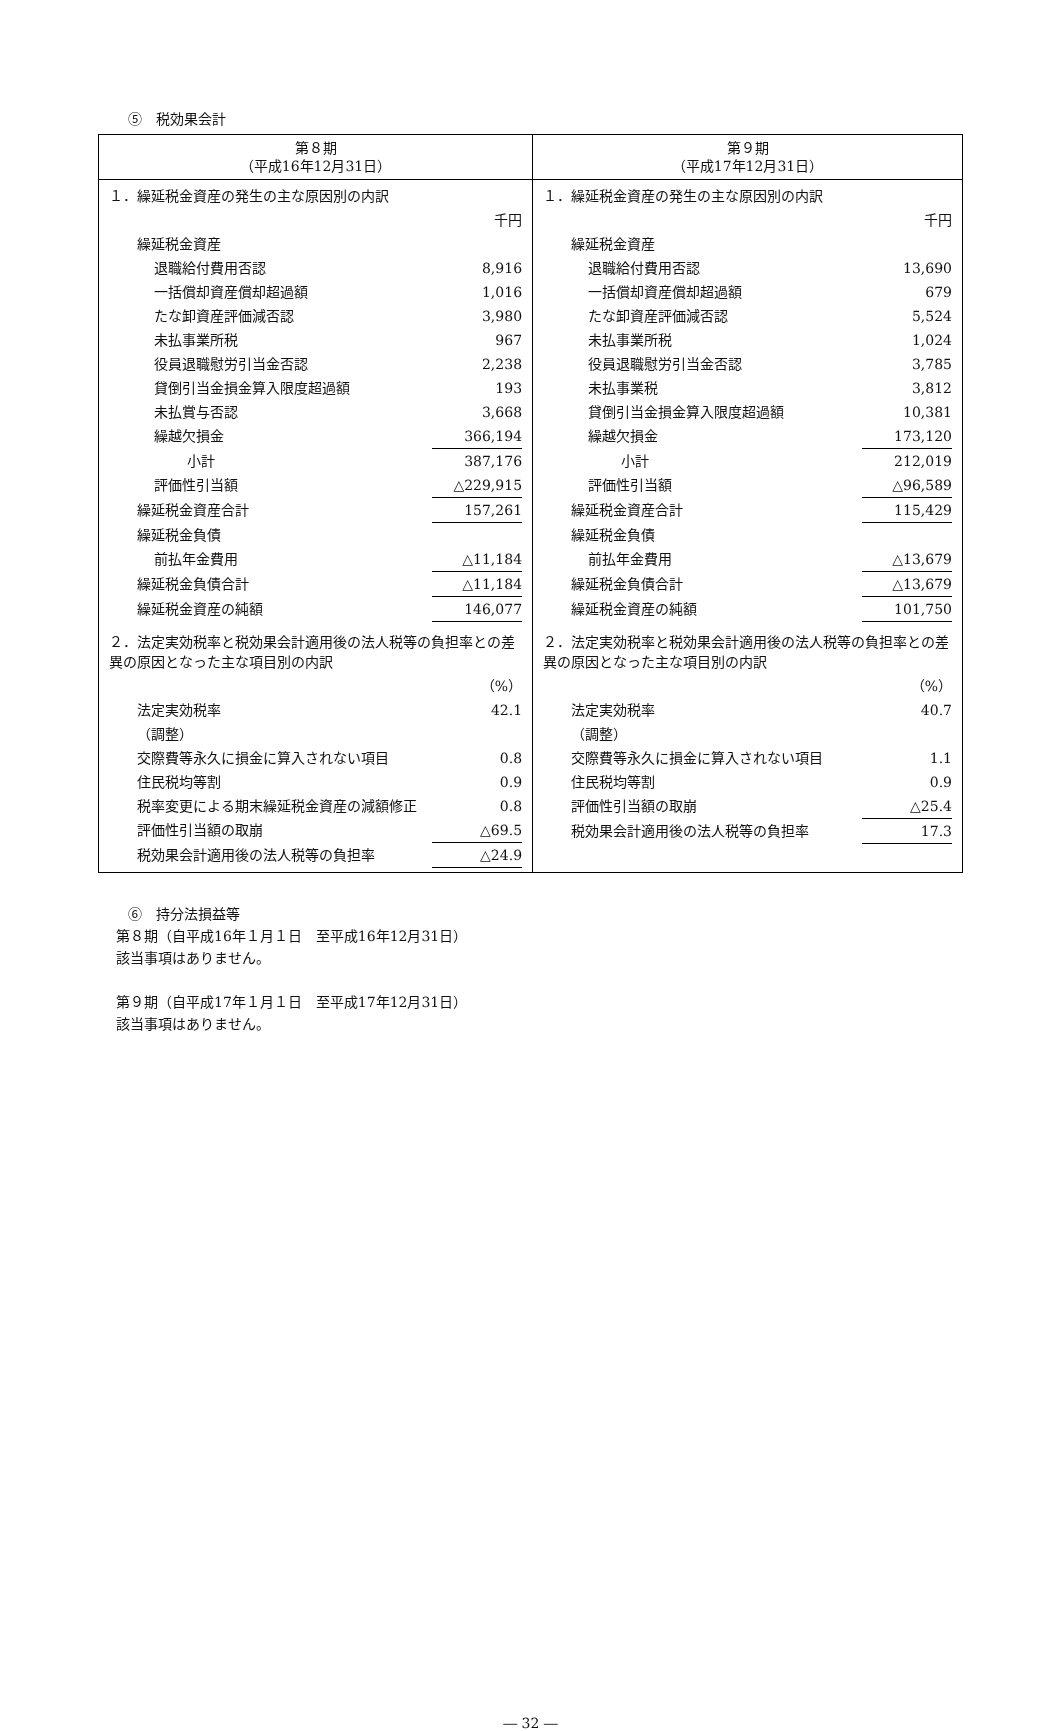⑤　税効果会計
| 第８期 （平成16年12月31日） | 第９期 （平成17年12月31日） |
| --- | --- |
| / １．繰延税金資産の発生の主な原因別の内訳 / / / / 千円 / / 繰延税金資産 / / / 退職給付費用否認 / 8,916 / / 一括償却資産償却超過額 / 1,016 / / たな卸資産評価減否認 / 3,980 / / 未払事業所税 / 967 / / 役員退職慰労引当金否認 / 2,238 / / 貸倒引当金損金算入限度超過額 / 193 / / 未払賞与否認 / 3,668 / / 繰越欠損金 / 366,194 / / 小計 / 387,176 / / 評価性引当額 / △229,915 / / 繰延税金資産合計 / 157,261 / / 繰延税金負債 / / / 前払年金費用 / △11,184 / / 繰延税金負債合計 / △11,184 / / 繰延税金資産の純額 / 146,077 / / ２．法定実効税率と税効果会計適用後の法人税等の負担率との差異の原因となった主な項目別の内訳 / / / / （%） / / 法定実効税率 / 42.1 / / （調整） / / / 交際費等永久に損金に算入されない項目 / 0.8 / / 住民税均等割 / 0.9 / / 税率変更による期末繰延税金資産の減額修正 / 0.8 / / 評価性引当額の取崩 / △69.5 / / 税効果会計適用後の法人税等の負担率 / △24.9 / | / １．繰延税金資産の発生の主な原因別の内訳 / / / / 千円 / / 繰延税金資産 / / / 退職給付費用否認 / 13,690 / / 一括償却資産償却超過額 / 679 / / たな卸資産評価減否認 / 5,524 / / 未払事業所税 / 1,024 / / 役員退職慰労引当金否認 / 3,785 / / 未払事業税 / 3,812 / / 貸倒引当金損金算入限度超過額 / 10,381 / / 繰越欠損金 / 173,120 / / 小計 / 212,019 / / 評価性引当額 / △96,589 / / 繰延税金資産合計 / 115,429 / / 繰延税金負債 / / / 前払年金費用 / △13,679 / / 繰延税金負債合計 / △13,679 / / 繰延税金資産の純額 / 101,750 / / ２．法定実効税率と税効果会計適用後の法人税等の負担率との差異の原因となった主な項目別の内訳 / / / / （%） / / 法定実効税率 / 40.7 / / （調整） / / / 交際費等永久に損金に算入されない項目 / 1.1 / / 住民税均等割 / 0.9 / / 評価性引当額の取崩 / △25.4 / / 税効果会計適用後の法人税等の負担率 / 17.3 / |
⑥　持分法損益等
第８期（自平成16年１月１日　至平成16年12月31日）
該当事項はありません。
第９期（自平成17年１月１日　至平成17年12月31日）
該当事項はありません。
― 32 ―